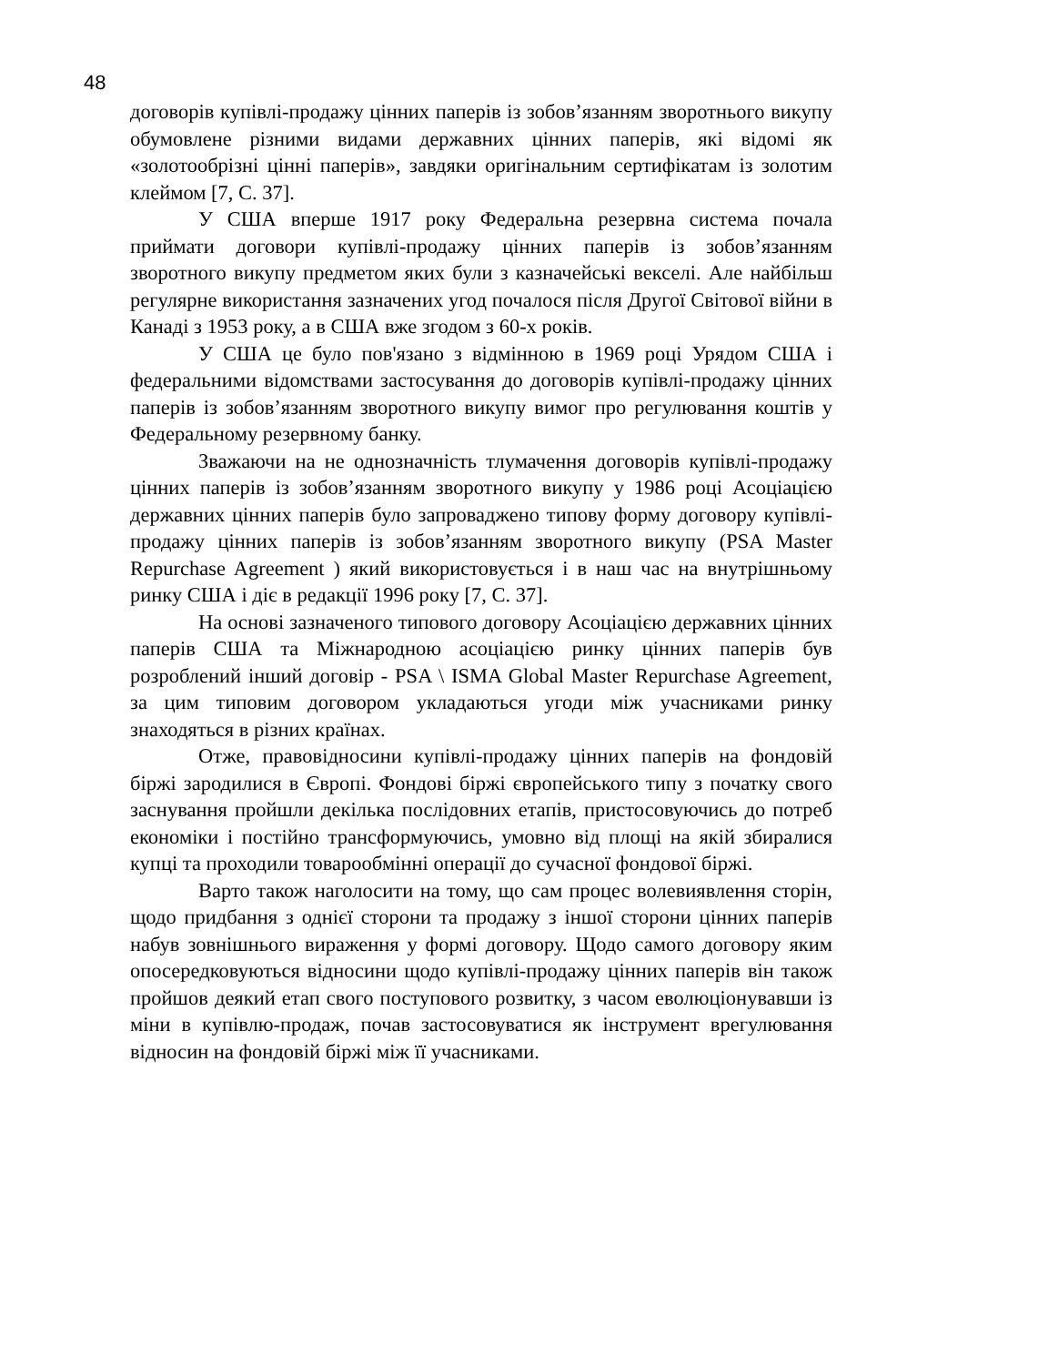48
договорів купівлі-продажу цінних паперів із зобов’язанням зворотнього викупу обумовлене різними видами державних цінних паперів, які відомі як «золотообрізні цінні паперів», завдяки оригінальним сертифікатам із золотим клеймом [7, С. 37].
У США вперше 1917 року Федеральна резервна система почала приймати договори купівлі-продажу цінних паперів із зобов’язанням зворотного викупу предметом яких були з казначейські векселі. Але найбільш регулярне використання зазначених угод почалося після Другої Світової війни в Канаді з 1953 року, а в США вже згодом з 60-х років.
У США це було пов'язано з відмінною в 1969 році Урядом США і федеральними відомствами застосування до договорів купівлі-продажу цінних паперів із зобов’язанням зворотного викупу вимог про регулювання коштів у Федеральному резервному банку.
Зважаючи на не однозначність тлумачення договорів купівлі-продажу цінних паперів із зобов’язанням зворотного викупу у 1986 році Асоціацією державних цінних паперів було запроваджено типову форму договору купівлі-продажу цінних паперів із зобов’язанням зворотного викупу (PSA Master Repurchase Agreement ) який використовується і в наш час на внутрішньому ринку США і діє в редакції 1996 року [7, С. 37].
На основі зазначеного типового договору Асоціацією державних цінних паперів США та Міжнародною асоціацією ринку цінних паперів був розроблений інший договір - PSA \ ISMA Global Master Repurchase Agreement, за цим типовим договором укладаються угоди між учасниками ринку знаходяться в різних країнах.
Отже, правовідносини купівлі-продажу цінних паперів на фондовій біржі зародилися в Європі. Фондові біржі європейського типу з початку свого заснування пройшли декілька послідовних етапів, пристосовуючись до потреб економіки і постійно трансформуючись, умовно від площі на якій збиралися купці та проходили товарообмінні операції до сучасної фондової біржі.
Варто також наголосити на тому, що сам процес волевиявлення сторін, щодо придбання з однієї сторони та продажу з іншої сторони цінних паперів набув зовнішнього вираження у формі договору. Щодо самого договору яким опосередковуються відносини щодо купівлі-продажу цінних паперів він також пройшов деякий етап свого поступового розвитку, з часом еволюціонувавши із міни в купівлю-продаж, почав застосовуватися як інструмент врегулювання відносин на фондовій біржі між її учасниками.